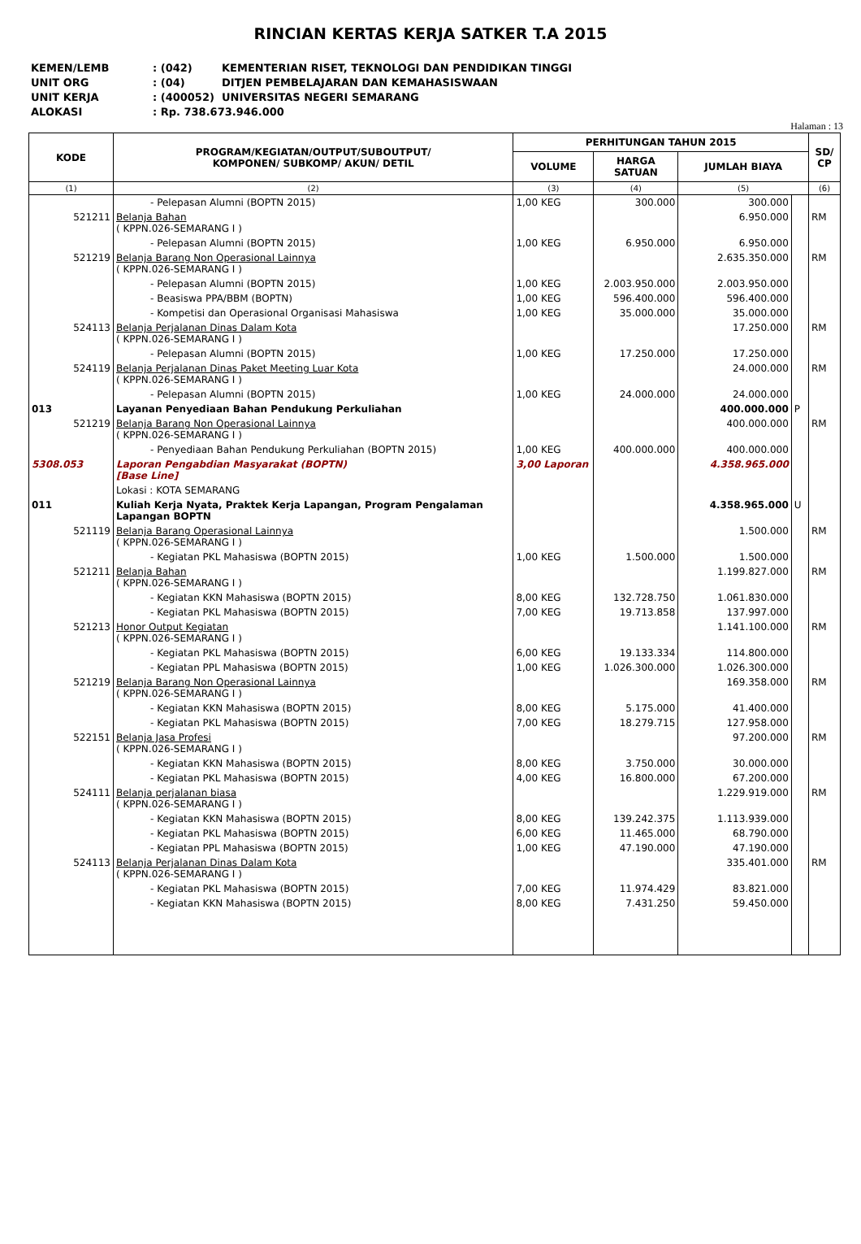RINCIAN KERTAS KERJA SATKER T.A 2015
KEMEN/LEMB: (042) KEMENTERIAN RISET, TEKNOLOGI DAN PENDIDIKAN TINGGI
UNIT ORG: (04) DITJEN PEMBELAJARAN DAN KEMAHASISWAAN
UNIT KERJA: (400052) UNIVERSITAS NEGERI SEMARANG
ALOKASI: Rp. 738.673.946.000
Halaman : 13
| KODE | PROGRAM/KEGIATAN/OUTPUT/SUBOUTPUT/ KOMPONEN/ SUBKOMP/ AKUN/ DETIL | PERHITUNGAN TAHUN 2015 | | | | SD/ CP |
| --- | --- | --- | --- | --- | --- | --- |
| | | VOLUME | HARGA SATUAN | JUMLAH BIAYA | | |
| (1) | (2) | (3) | (4) | (5) | | (6) |
| | - Pelepasan Alumni (BOPTN 2015) | 1,00 KEG | 300.000 | 300.000 | | |
| 521211 | Belanja Bahan ( KPPN.026-SEMARANG I ) | | | 6.950.000 | | RM |
| | - Pelepasan Alumni (BOPTN 2015) | 1,00 KEG | 6.950.000 | 6.950.000 | | |
| 521219 | Belanja Barang Non Operasional Lainnya ( KPPN.026-SEMARANG I ) | | | 2.635.350.000 | | RM |
| | - Pelepasan Alumni (BOPTN 2015) | 1,00 KEG | 2.003.950.000 | 2.003.950.000 | | |
| | - Beasiswa PPA/BBM (BOPTN) | 1,00 KEG | 596.400.000 | 596.400.000 | | |
| | - Kompetisi dan Operasional Organisasi Mahasiswa | 1,00 KEG | 35.000.000 | 35.000.000 | | |
| 524113 | Belanja Perjalanan Dinas Dalam Kota ( KPPN.026-SEMARANG I ) | | | 17.250.000 | | RM |
| | - Pelepasan Alumni (BOPTN 2015) | 1,00 KEG | 17.250.000 | 17.250.000 | | |
| 524119 | Belanja Perjalanan Dinas Paket Meeting Luar Kota ( KPPN.026-SEMARANG I ) | | | 24.000.000 | | RM |
| | - Pelepasan Alumni (BOPTN 2015) | 1,00 KEG | 24.000.000 | 24.000.000 | | |
| 013 | Layanan Penyediaan Bahan Pendukung Perkuliahan | | | 400.000.000 | P | |
| 521219 | Belanja Barang Non Operasional Lainnya ( KPPN.026-SEMARANG I ) | | | 400.000.000 | | RM |
| | - Penyediaan Bahan Pendukung Perkuliahan (BOPTN 2015) | 1,00 KEG | 400.000.000 | 400.000.000 | | |
| 5308.053 | Laporan Pengabdian Masyarakat (BOPTN) [Base Line] | 3,00 Laporan | | 4.358.965.000 | | |
| | Lokasi : KOTA SEMARANG | | | | | |
| 011 | Kuliah Kerja Nyata, Praktek Kerja Lapangan, Program Pengalaman Lapangan BOPTN | | | 4.358.965.000 | U | |
| 521119 | Belanja Barang Operasional Lainnya ( KPPN.026-SEMARANG I ) | | | 1.500.000 | | RM |
| | - Kegiatan PKL Mahasiswa (BOPTN 2015) | 1,00 KEG | 1.500.000 | 1.500.000 | | |
| 521211 | Belanja Bahan ( KPPN.026-SEMARANG I ) | | | 1.199.827.000 | | RM |
| | - Kegiatan KKN Mahasiswa (BOPTN 2015) | 8,00 KEG | 132.728.750 | 1.061.830.000 | | |
| | - Kegiatan PKL Mahasiswa (BOPTN 2015) | 7,00 KEG | 19.713.858 | 137.997.000 | | |
| 521213 | Honor Output Kegiatan ( KPPN.026-SEMARANG I ) | | | 1.141.100.000 | | RM |
| | - Kegiatan PKL Mahasiswa (BOPTN 2015) | 6,00 KEG | 19.133.334 | 114.800.000 | | |
| | - Kegiatan PPL Mahasiswa (BOPTN 2015) | 1,00 KEG | 1.026.300.000 | 1.026.300.000 | | |
| 521219 | Belanja Barang Non Operasional Lainnya ( KPPN.026-SEMARANG I ) | | | 169.358.000 | | RM |
| | - Kegiatan KKN Mahasiswa (BOPTN 2015) | 8,00 KEG | 5.175.000 | 41.400.000 | | |
| | - Kegiatan PKL Mahasiswa (BOPTN 2015) | 7,00 KEG | 18.279.715 | 127.958.000 | | |
| 522151 | Belanja Jasa Profesi ( KPPN.026-SEMARANG I ) | | | 97.200.000 | | RM |
| | - Kegiatan KKN Mahasiswa (BOPTN 2015) | 8,00 KEG | 3.750.000 | 30.000.000 | | |
| | - Kegiatan PKL Mahasiswa (BOPTN 2015) | 4,00 KEG | 16.800.000 | 67.200.000 | | |
| 524111 | Belanja perjalanan biasa ( KPPN.026-SEMARANG I ) | | | 1.229.919.000 | | RM |
| | - Kegiatan KKN Mahasiswa (BOPTN 2015) | 8,00 KEG | 139.242.375 | 1.113.939.000 | | |
| | - Kegiatan PKL Mahasiswa (BOPTN 2015) | 6,00 KEG | 11.465.000 | 68.790.000 | | |
| | - Kegiatan PPL Mahasiswa (BOPTN 2015) | 1,00 KEG | 47.190.000 | 47.190.000 | | |
| 524113 | Belanja Perjalanan Dinas Dalam Kota ( KPPN.026-SEMARANG I ) | | | 335.401.000 | | RM |
| | - Kegiatan PKL Mahasiswa (BOPTN 2015) | 7,00 KEG | 11.974.429 | 83.821.000 | | |
| | - Kegiatan KKN Mahasiswa (BOPTN 2015) | 8,00 KEG | 7.431.250 | 59.450.000 | | |